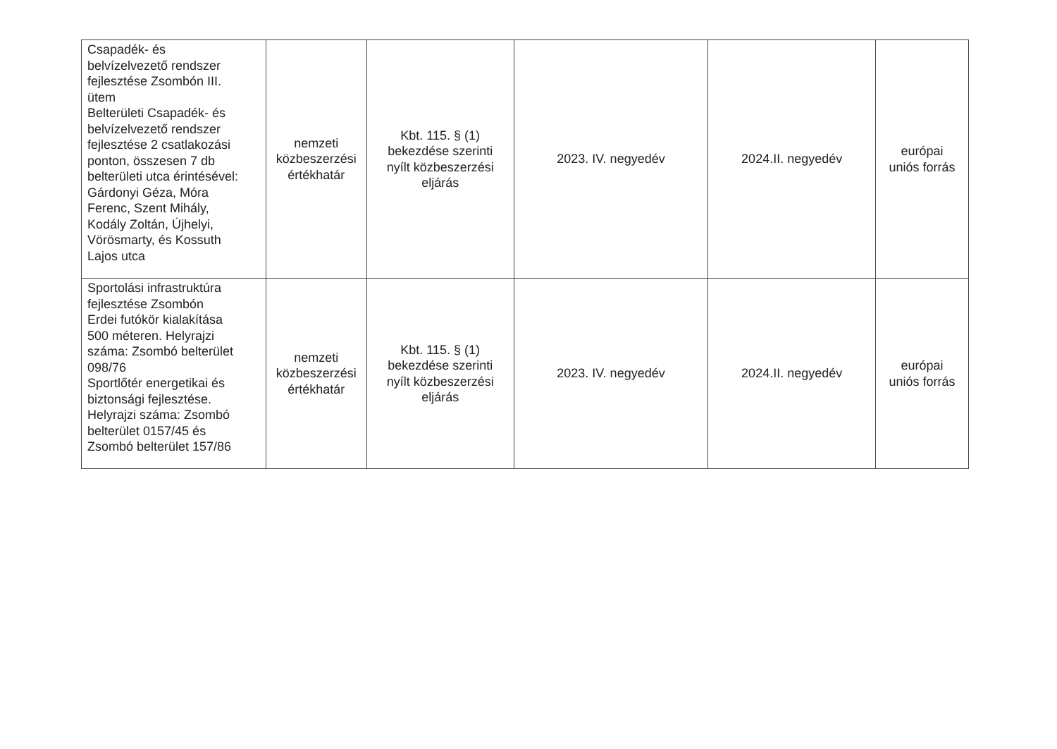| Csapadék- és belvízelvezető rendszer fejlesztése Zsombón III. ütem Belterületi Csapadék- és belvízelvezető rendszer fejlesztése 2 csatlakozási ponton, összesen 7 db belterületi utca érintésével: Gárdonyi Géza, Móra Ferenc, Szent Mihály, Kodály Zoltán, Újhelyi, Vörösmarty, és Kossuth Lajos utca | nemzeti közbeszerzési értékhatár | Kbt. 115. § (1) bekezdése szerinti nyílt közbeszerzési eljárás | 2023. IV. negyedév | 2024.II. negyedév | európai uniós forrás |
| Sportolási infrastruktúra fejlesztése Zsombón Erdei futókör kialakítása 500 méteren. Helyrajzi száma: Zsombó belterület 098/76 Sportlőtér energetikai és biztonsági fejlesztése. Helyrajzi száma: Zsombó belterület 0157/45 és Zsombó belterület 157/86 | nemzeti közbeszerzési értékhatár | Kbt. 115. § (1) bekezdése szerinti nyílt közbeszerzési eljárás | 2023. IV. negyedév | 2024.II. negyedév | európai uniós forrás |